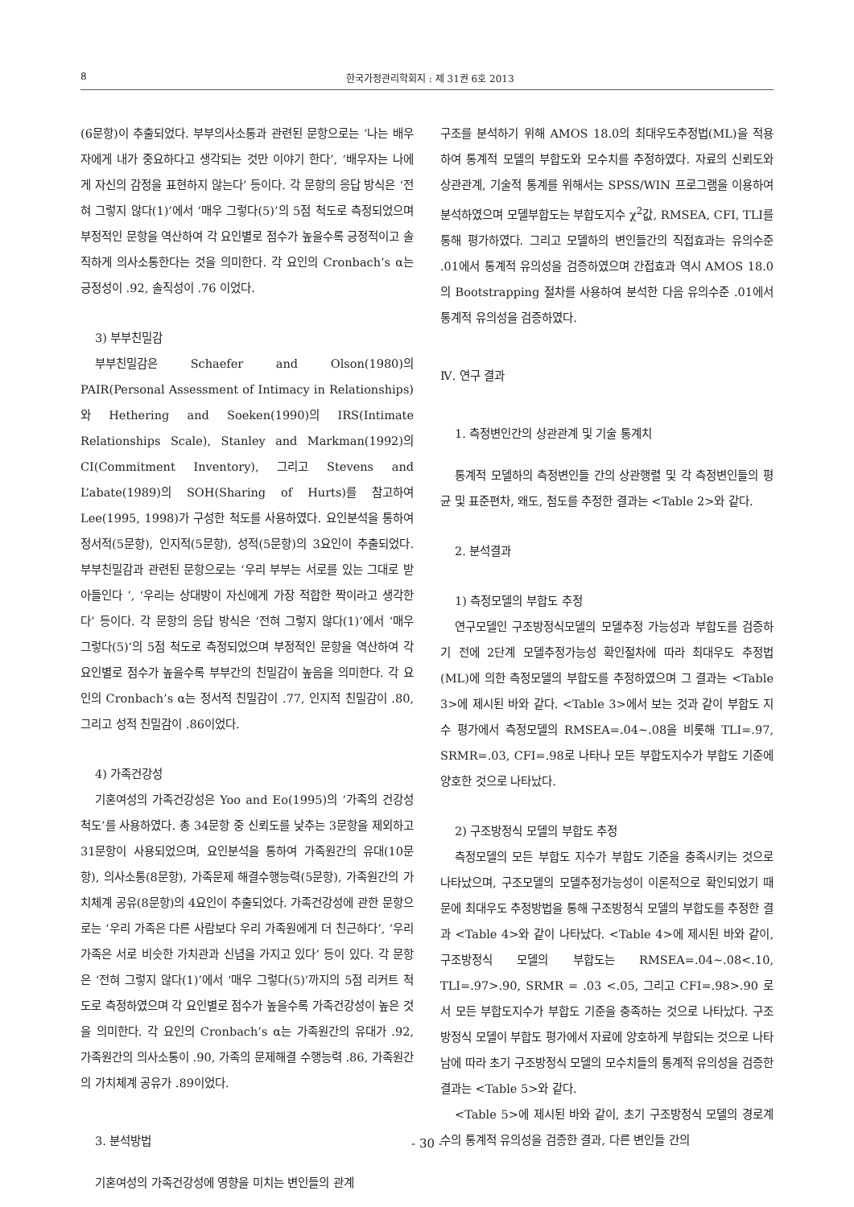8 한국가정관리학회지 : 제 31권 6호 2013
(6문항)이 추출되었다. 부부의사소통과 관련된 문항으로는 ‘나는 배우자에게 내가 중요하다고 생각되는 것만 이야기 한다’, ‘배우자는 나에게 자신의 감정을 표현하지 않는다’ 등이다. 각 문항의 응답 방식은 ‘전혀 그렇지 않다(1)’에서 ‘매우 그렇다(5)’의 5점 척도로 측정되었으며 부정적인 문항을 역산하여 각 요인별로 점수가 높을수록 긍정적이고 솔직하게 의사소통한다는 것을 의미한다. 각 요인의 Cronbach’s α는 긍정성이 .92, 솔직성이 .76 이었다.
3) 부부친밀감
부부친밀감은 Schaefer and Olson(1980)의 PAIR(Personal Assessment of Intimacy in Relationships)와 Hethering and Soeken(1990)의 IRS(Intimate Relationships Scale), Stanley and Markman(1992)의 CI(Commitment Inventory), 그리고 Stevens and L’abate(1989)의 SOH(Sharing of Hurts)를 참고하여 Lee(1995, 1998)가 구성한 척도를 사용하였다. 요인분석을 통하여 정서적(5문항), 인지적(5문항), 성적(5문항)의 3요인이 추출되었다. 부부친밀감과 관련된 문항으로는 ‘우리 부부는 서로를 있는 그대로 받아들인다 ’, ‘우리는 상대방이 자신에게 가장 적합한 짝이라고 생각한다’ 등이다. 각 문항의 응답 방식은 ‘전혀 그렇지 않다(1)’에서 ‘매우 그렇다(5)’의 5점 척도로 측정되었으며 부정적인 문항을 역산하여 각 요인별로 점수가 높을수록 부부간의 친밀감이 높음을 의미한다. 각 요인의 Cronbach’s α는 정서적 친밀감이 .77, 인지적 친밀감이 .80, 그리고 성적 친밀감이 .86이었다.
4) 가족건강성
기혼여성의 가족건강성은 Yoo and Eo(1995)의 ‘가족의 건강성 척도’를 사용하였다. 총 34문항 중 신뢰도를 낮추는 3문항을 제외하고 31문항이 사용되었으며, 요인분석을 통하여 가족원간의 유대(10문항), 의사소통(8문항), 가족문제 해결수행능력(5문항), 가족원간의 가치체계 공유(8문항)의 4요인이 추출되었다. 가족건강성에 관한 문항으로는 ‘우리 가족은 다른 사람보다 우리 가족원에게 더 친근하다’, ’우리 가족은 서로 비슷한 가치관과 신념을 가지고 있다’ 등이 있다. 각 문항은 ‘전혀 그렇지 않다(1)’에서 ‘매우 그렇다(5)’까지의 5점 리커트 척도로 측정하였으며 각 요인별로 점수가 높을수록 가족건강성이 높은 것을 의미한다. 각 요인의 Cronbach’s α는 가족원간의 유대가 .92, 가족원간의 의사소통이 .90, 가족의 문제해결 수행능력 .86, 가족원간의 가치체계 공유가 .89이었다.
3. 분석방법
기혼여성의 가족건강성에 영향을 미치는 변인들의 관계
구조를 분석하기 위해 AMOS 18.0의 최대우도추정법(ML)을 적용하여 통계적 모델의 부합도와 모수치를 추정하였다. 자료의 신뢰도와 상관관계, 기술적 통계를 위해서는 SPSS/WIN 프로그램을 이용하여 분석하였으며 모델부합도는 부합도지수 χ<sup>2</sup>값, RMSEA, CFI, TLI를 통해 평가하였다. 그리고 모델하의 변인들간의 직접효과는 유의수준 .01에서 통계적 유의성을 검증하였으며 간접효과 역시 AMOS 18.0의 Bootstrapping 절차를 사용하여 분석한 다음 유의수준 .01에서 통계적 유의성을 검증하였다.
Ⅳ. 연구 결과
1. 측정변인간의 상관관계 및 기술 통계치
통계적 모델하의 측정변인들 간의 상관행렬 및 각 측정변인들의 평균 및 표준편차, 왜도, 첨도를 추정한 결과는 <Table 2>와 같다.
2. 분석결과
1) 측정모델의 부합도 추정
연구모델인 구조방정식모델의 모델추정 가능성과 부합도를 검증하기 전에 2단계 모델추정가능성 확인절차에 따라 최대우도 추정법(ML)에 의한 측정모델의 부합도를 추정하였으며 그 결과는 <Table 3>에 제시된 바와 같다. <Table 3>에서 보는 것과 같이 부합도 지수 평가에서 측정모델의 RMSEA=.04~.08을 비롯해 TLI=.97, SRMR=.03, CFI=.98로 나타나 모든 부합도지수가 부합도 기준에 양호한 것으로 나타났다.
2) 구조방정식 모델의 부합도 추정
측정모델의 모든 부합도 지수가 부합도 기준을 충족시키는 것으로 나타났으며, 구조모델의 모델추정가능성이 이론적으로 확인되었기 때문에 최대우도 추정방법을 통해 구조방정식 모델의 부합도를 추정한 결과 <Table 4>와 같이 나타났다. <Table 4>에 제시된 바와 같이, 구조방정식 모델의 부합도는 RMSEA=.04~.08<.10, TLI=.97>.90, SRMR = .03 <.05, 그리고 CFI=.98>.90 로서 모든 부합도지수가 부합도 기준을 충족하는 것으로 나타났다. 구조방정식 모델이 부합도 평가에서 자료에 양호하게 부합되는 것으로 나타남에 따라 초기 구조방정식 모델의 모수치들의 통계적 유의성을 검증한 결과는 <Table 5>와 같다.
<Table 5>에 제시된 바와 같이, 초기 구조방정식 모델의 경로계수의 통계적 유의성을 검증한 결과, 다른 변인들 간의
- 30 -